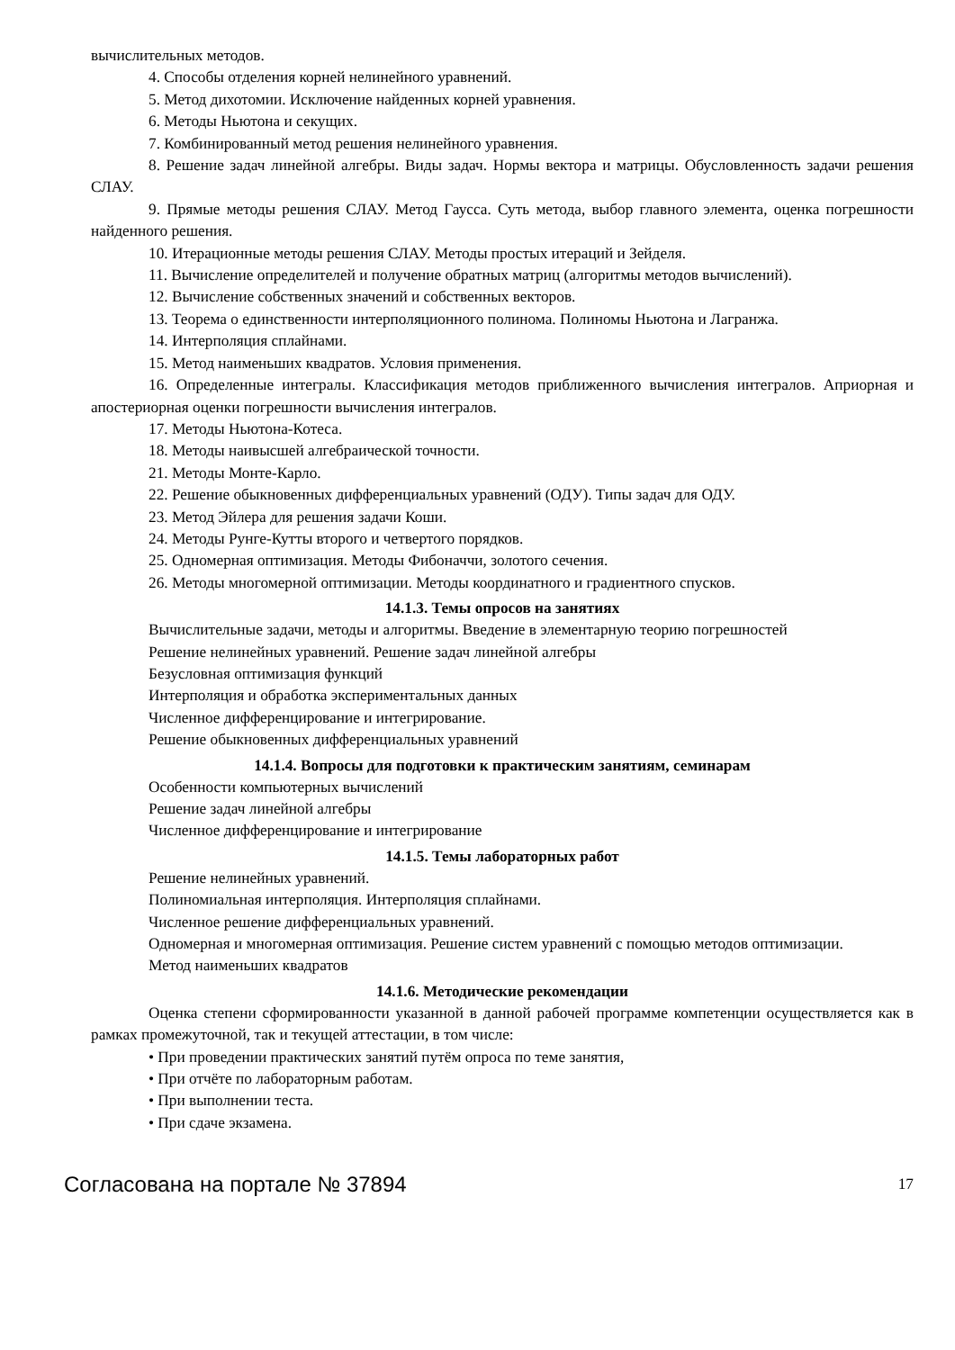вычислительных методов.
4. Способы отделения корней нелинейного уравнений.
5. Метод дихотомии. Исключение найденных корней уравнения.
6. Методы Ньютона и секущих.
7. Комбинированный метод решения нелинейного уравнения.
8. Решение задач линейной алгебры. Виды задач. Нормы вектора и матрицы. Обусловленность задачи решения СЛАУ.
9. Прямые методы решения СЛАУ. Метод Гаусса. Суть метода, выбор главного элемента, оценка погрешности найденного решения.
10. Итерационные методы решения СЛАУ. Методы простых итераций и Зейделя.
11. Вычисление определителей и получение обратных матриц (алгоритмы методов вычислений).
12. Вычисление собственных значений и собственных векторов.
13. Теорема о единственности интерполяционного полинома. Полиномы Ньютона и Лагранжа.
14. Интерполяция сплайнами.
15. Метод наименьших квадратов. Условия применения.
16. Определенные интегралы. Классификация методов приближенного вычисления интегралов. Априорная и апостериорная оценки погрешности вычисления интегралов.
17. Методы Ньютона-Котеса.
18. Методы наивысшей алгебраической точности.
21. Методы Монте-Карло.
22. Решение обыкновенных дифференциальных уравнений (ОДУ). Типы задач для ОДУ.
23. Метод Эйлера для решения задачи Коши.
24. Методы Рунге-Кутты второго и четвертого порядков.
25. Одномерная оптимизация. Методы Фибоначчи, золотого сечения.
26. Методы многомерной оптимизации. Методы координатного и градиентного спусков.
14.1.3. Темы опросов на занятиях
Вычислительные задачи, методы и алгоритмы. Введение в элементарную теорию погрешностей
Решение нелинейных уравнений. Решение задач линейной алгебры
Безусловная оптимизация функций
Интерполяция и обработка экспериментальных данных
Численное дифференцирование и интегрирование.
Решение обыкновенных дифференциальных уравнений
14.1.4. Вопросы для подготовки к практическим занятиям, семинарам
Особенности компьютерных вычислений
Решение задач линейной алгебры
Численное дифференцирование и интегрирование
14.1.5. Темы лабораторных работ
Решение нелинейных уравнений.
Полиномиальная интерполяция. Интерполяция сплайнами.
Численное решение дифференциальных уравнений.
Одномерная и многомерная оптимизация. Решение систем уравнений с помощью методов оптимизации.
Метод наименьших квадратов
14.1.6. Методические рекомендации
Оценка степени сформированности указанной в данной рабочей программе компетенции осуществляется как в рамках промежуточной, так и текущей аттестации, в том числе:
• При проведении практических занятий путём опроса по теме занятия,
• При отчёте по лабораторным работам.
• При выполнении теста.
• При сдаче экзамена.
Согласована на портале № 37894 17